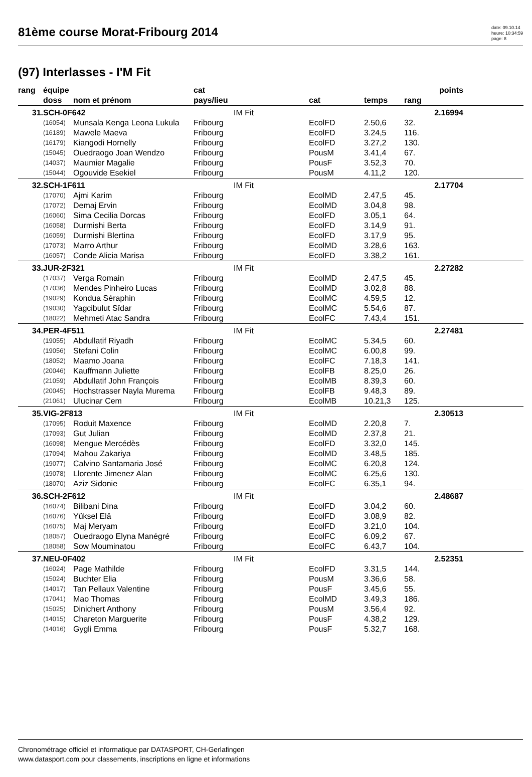81ème course Morat-Fribourg 2014
date: 09.10.14
heure: 10:34:59
page: 8
(97) Interlasses - I'M Fit
| rang | équipe | | cat | | | points | | |
| --- | --- | --- | --- | --- | --- | --- | --- | --- |
| | doss | nom et prénom | pays/lieu | cat | temps | rang | | |
| 31. | SCH-0F642 | | IM Fit | | | | 2.16994 | |
| | (16054) | Munsala Kenga Leona Lukula | Fribourg | EcolFD | 2.50,6 | 32. | | |
| | (16189) | Mawele Maeva | Fribourg | EcolFD | 3.24,5 | 116. | | |
| | (16179) | Kiangodi Hornelly | Fribourg | EcolFD | 3.27,2 | 130. | | |
| | (15045) | Ouedraogo Joan Wendzo | Fribourg | PousM | 3.41,4 | 67. | | |
| | (14037) | Maumier Magalie | Fribourg | PousF | 3.52,3 | 70. | | |
| | (15044) | Ogouvide Esekiel | Fribourg | PousM | 4.11,2 | 120. | | |
| 32. | SCH-1F611 | | IM Fit | | | | 2.17704 | |
| | (17070) | Ajmi Karim | Fribourg | EcolMD | 2.47,5 | 45. | | |
| | (17072) | Demaj Ervin | Fribourg | EcolMD | 3.04,8 | 98. | | |
| | (16060) | Sima Cecilia Dorcas | Fribourg | EcolFD | 3.05,1 | 64. | | |
| | (16058) | Durmishi Berta | Fribourg | EcolFD | 3.14,9 | 91. | | |
| | (16059) | Durmishi Blertina | Fribourg | EcolFD | 3.17,9 | 95. | | |
| | (17073) | Marro Arthur | Fribourg | EcolMD | 3.28,6 | 163. | | |
| | (16057) | Conde Alicia Marisa | Fribourg | EcolFD | 3.38,2 | 161. | | |
| 33. | JUR-2F321 | | IM Fit | | | | 2.27282 | |
| | (17037) | Verga Romain | Fribourg | EcolMD | 2.47,5 | 45. | | |
| | (17036) | Mendes Pinheiro Lucas | Fribourg | EcolMD | 3.02,8 | 88. | | |
| | (19029) | Kondua Séraphin | Fribourg | EcolMC | 4.59,5 | 12. | | |
| | (19030) | Yagcibulut Sîdar | Fribourg | EcolMC | 5.54,6 | 87. | | |
| | (18022) | Mehmeti Atac Sandra | Fribourg | EcolFC | 7.43,4 | 151. | | |
| 34. | PER-4F511 | | IM Fit | | | | 2.27481 | |
| | (19055) | Abdullatif Riyadh | Fribourg | EcolMC | 5.34,5 | 60. | | |
| | (19056) | Stefani Colin | Fribourg | EcolMC | 6.00,8 | 99. | | |
| | (18052) | Maamo Joana | Fribourg | EcolFC | 7.18,3 | 141. | | |
| | (20046) | Kauffmann Juliette | Fribourg | EcolFB | 8.25,0 | 26. | | |
| | (21059) | Abdullatif John François | Fribourg | EcolMB | 8.39,3 | 60. | | |
| | (20045) | Hochstrasser Nayla Murema | Fribourg | EcolFB | 9.48,3 | 89. | | |
| | (21061) | Ulucinar Cem | Fribourg | EcolMB | 10.21,3 | 125. | | |
| 35. | VIG-2F813 | | IM Fit | | | | 2.30513 | |
| | (17095) | Roduit Maxence | Fribourg | EcolMD | 2.20,8 | 7. | | |
| | (17093) | Gut Julian | Fribourg | EcolMD | 2.37,8 | 21. | | |
| | (16098) | Mengue Mercédès | Fribourg | EcolFD | 3.32,0 | 145. | | |
| | (17094) | Mahou Zakariya | Fribourg | EcolMD | 3.48,5 | 185. | | |
| | (19077) | Calvino Santamaria José | Fribourg | EcolMC | 6.20,8 | 124. | | |
| | (19078) | Llorente Jimenez Alan | Fribourg | EcolMC | 6.25,6 | 130. | | |
| | (18070) | Aziz Sidonie | Fribourg | EcolFC | 6.35,1 | 94. | | |
| 36. | SCH-2F612 | | IM Fit | | | | 2.48687 | |
| | (16074) | Bilibani Dina | Fribourg | EcolFD | 3.04,2 | 60. | | |
| | (16076) | Yüksel Elâ | Fribourg | EcolFD | 3.08,9 | 82. | | |
| | (16075) | Maj Meryam | Fribourg | EcolFD | 3.21,0 | 104. | | |
| | (18057) | Ouedraogo Elyna Manégré | Fribourg | EcolFC | 6.09,2 | 67. | | |
| | (18058) | Sow Mouminatou | Fribourg | EcolFC | 6.43,7 | 104. | | |
| 37. | NEU-0F402 | | IM Fit | | | | 2.52351 | |
| | (16024) | Page Mathilde | Fribourg | EcolFD | 3.31,5 | 144. | | |
| | (15024) | Buchter Elia | Fribourg | PousM | 3.36,6 | 58. | | |
| | (14017) | Tan Pellaux Valentine | Fribourg | PousF | 3.45,6 | 55. | | |
| | (17041) | Mao Thomas | Fribourg | EcolMD | 3.49,3 | 186. | | |
| | (15025) | Dinichert Anthony | Fribourg | PousM | 3.56,4 | 92. | | |
| | (14015) | Chareton Marguerite | Fribourg | PousF | 4.38,2 | 129. | | |
| | (14016) | Gygli Emma | Fribourg | PousF | 5.32,7 | 168. | | |
Chronométrage officiel et informatique par DATASPORT, CH-Gerlafingen
www.datasport.com pour classements, inscriptions en ligne et informations